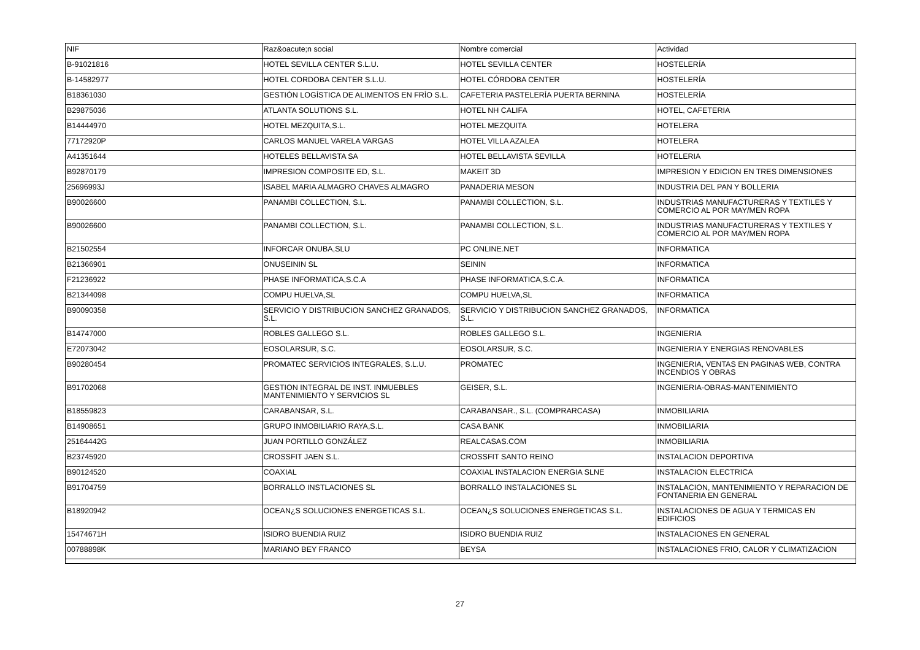| NIF | Raz&oacute;n social | Nombre comercial | Actividad |
| --- | --- | --- | --- |
| B-91021816 | HOTEL SEVILLA CENTER S.L.U. | HOTEL SEVILLA CENTER | HOSTELERÍA |
| B-14582977 | HOTEL CORDOBA CENTER S.L.U. | HOTEL CÓRDOBA CENTER | HOSTELERÍA |
| B18361030 | GESTIÓN LOGÍSTICA DE ALIMENTOS EN FRÍO S.L. | CAFETERIA PASTELERÍA PUERTA BERNINA | HOSTELERÍA |
| B29875036 | ATLANTA SOLUTIONS S.L. | HOTEL NH CALIFA | HOTEL, CAFETERIA |
| B14444970 | HOTEL MEZQUITA,S.L. | HOTEL MEZQUITA | HOTELERA |
| 77172920P | CARLOS MANUEL VARELA VARGAS | HOTEL VILLA AZALEA | HOTELERA |
| A41351644 | HOTELES BELLAVISTA SA | HOTEL BELLAVISTA SEVILLA | HOTELERIA |
| B92870179 | IMPRESION COMPOSITE ED, S.L. | MAKEIT 3D | IMPRESION Y EDICION EN TRES DIMENSIONES |
| 25696993J | ISABEL MARIA ALMAGRO CHAVES ALMAGRO | PANADERIA MESON | INDUSTRIA DEL PAN Y BOLLERIA |
| B90026600 | PANAMBI COLLECTION, S.L. | PANAMBI COLLECTION, S.L. | INDUSTRIAS MANUFACTURERAS Y TEXTILES Y COMERCIO AL POR MAY/MEN ROPA |
| B90026600 | PANAMBI COLLECTION, S.L. | PANAMBI COLLECTION, S.L. | INDUSTRIAS MANUFACTURERAS Y TEXTILES Y COMERCIO AL POR MAY/MEN ROPA |
| B21502554 | INFORCAR ONUBA,SLU | PC ONLINE.NET | INFORMATICA |
| B21366901 | ONUSEININ SL | SEININ | INFORMATICA |
| F21236922 | PHASE INFORMATICA,S.C.A | PHASE INFORMATICA,S.C.A. | INFORMATICA |
| B21344098 | COMPU HUELVA,SL | COMPU HUELVA,SL | INFORMATICA |
| B90090358 | SERVICIO Y DISTRIBUCION SANCHEZ GRANADOS, S.L. | SERVICIO Y DISTRIBUCION SANCHEZ GRANADOS, S.L. | INFORMATICA |
| B14747000 | ROBLES GALLEGO S.L. | ROBLES GALLEGO S.L. | INGENIERIA |
| E72073042 | EOSOLARSUR, S.C. | EOSOLARSUR, S.C. | INGENIERIA Y ENERGIAS RENOVABLES |
| B90280454 | PROMATEC SERVICIOS INTEGRALES, S.L.U. | PROMATEC | INGENIERIA, VENTAS EN PAGINAS WEB, CONTRA INCENDIOS Y OBRAS |
| B91702068 | GESTION INTEGRAL DE INST. INMUEBLES MANTENIMIENTO Y SERVICIOS SL | GEISER, S.L. | INGENIERIA-OBRAS-MANTENIMIENTO |
| B18559823 | CARABANSAR, S.L. | CARABANSAR., S.L. (COMPRARCASA) | INMOBILIARIA |
| B14908651 | GRUPO INMOBILIARIO RAYA,S.L. | CASA BANK | INMOBILIARIA |
| 25164442G | JUAN PORTILLO GONZÁLEZ | REALCASAS.COM | INMOBILIARIA |
| B23745920 | CROSSFIT JAEN S.L. | CROSSFIT SANTO REINO | INSTALACION DEPORTIVA |
| B90124520 | COAXIAL | COAXIAL INSTALACION ENERGIA SLNE | INSTALACION ELECTRICA |
| B91704759 | BORRALLO INSTLACIONES SL | BORRALLO INSTALACIONES SL | INSTALACION, MANTENIMIENTO Y REPARACION DE FONTANERIA EN GENERAL |
| B18920942 | OCEAN¿S SOLUCIONES ENERGETICAS S.L. | OCEAN¿S SOLUCIONES ENERGETICAS S.L. | INSTALACIONES DE AGUA Y TERMICAS EN EDIFICIOS |
| 15474671H | ISIDRO BUENDIA RUIZ | ISIDRO BUENDIA RUIZ | INSTALACIONES EN GENERAL |
| 00788898K | MARIANO BEY FRANCO | BEYSA | INSTALACIONES FRIO, CALOR Y CLIMATIZACION |
27